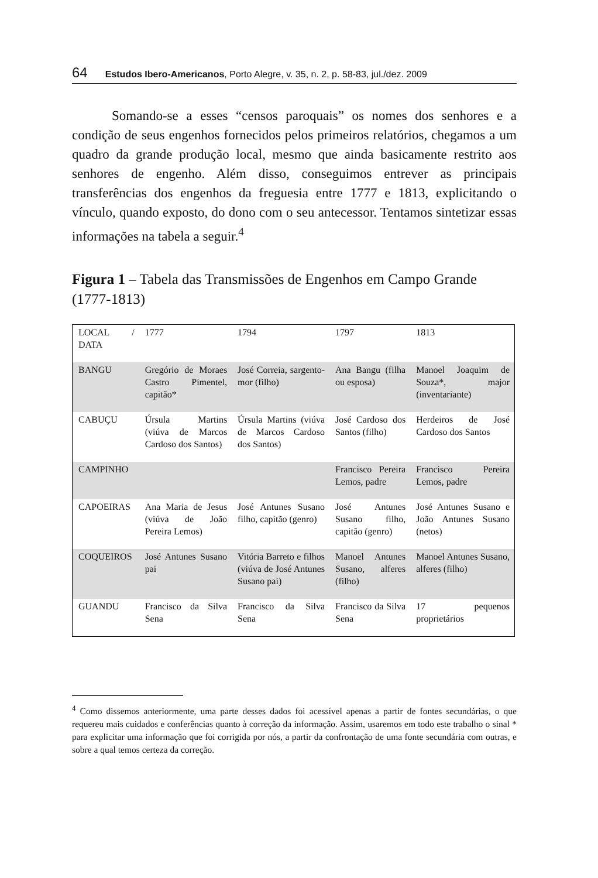64 Estudos Ibero-Americanos, Porto Alegre, v. 35, n. 2, p. 58-83, jul./dez. 2009
Somando-se a esses “censos paroquais” os nomes dos senhores e a condição de seus engenhos fornecidos pelos primeiros relatórios, chegamos a um quadro da grande produção local, mesmo que ainda basicamente restrito aos senhores de engenho. Além disso, conseguimos entrever as principais transferências dos engenhos da freguesia entre 1777 e 1813, explicitando o vínculo, quando exposto, do dono com o seu antecessor. Tentamos sintetizar essas informações na tabela a seguir.<sup>4</sup>
Figura 1 – Tabela das Transmissões de Engenhos em Campo Grande (1777-1813)
| LOCAL / DATA | 1777 | 1794 | 1797 | 1813 |
| BANGU | Gregório de Moraes Castro Pimentel, capitão* | José Correia, sargento-mor (filho) | Ana Bangu (filha ou esposa) | Manoel Joaquim de Souza*, major (inventariante) |
| CABUÇU | Úrsula Martins (viúva de Marcos Cardoso dos Santos) | Úrsula Martins (viúva de Marcos Cardoso dos Santos) | José Cardoso dos Santos (filho) | Herdeiros de José Cardoso dos Santos |
| CAMPINHO | | | Francisco Pereira Lemos, padre | Francisco Pereira Lemos, padre |
| CAPOEIRAS | Ana Maria de Jesus (viúva de João Pereira Lemos) | José Antunes Susano filho, capitão (genro) | José Antunes Susano filho, capitão (genro) | José Antunes Susano e João Antunes Susano (netos) |
| COQUEIROS | José Antunes Susano pai | Vitória Barreto e filhos (viúva de José Antunes Susano pai) | Manoel Antunes Susano, alferes (filho) | Manoel Antunes Susano, alferes (filho) |
| GUANDU | Francisco da Silva Sena | Francisco da Silva Sena | Francisco da Silva Sena | 17 pequenos proprietários |
<sup>4</sup> Como dissemos anteriormente, uma parte desses dados foi acessível apenas a partir de fontes secundárias, o que requereu mais cuidados e conferências quanto à correção da informação. Assim, usaremos em todo este trabalho o sinal * para explicitar uma informação que foi corrigida por nós, a partir da confrontação de uma fonte secundária com outras, e sobre a qual temos certeza da correção.